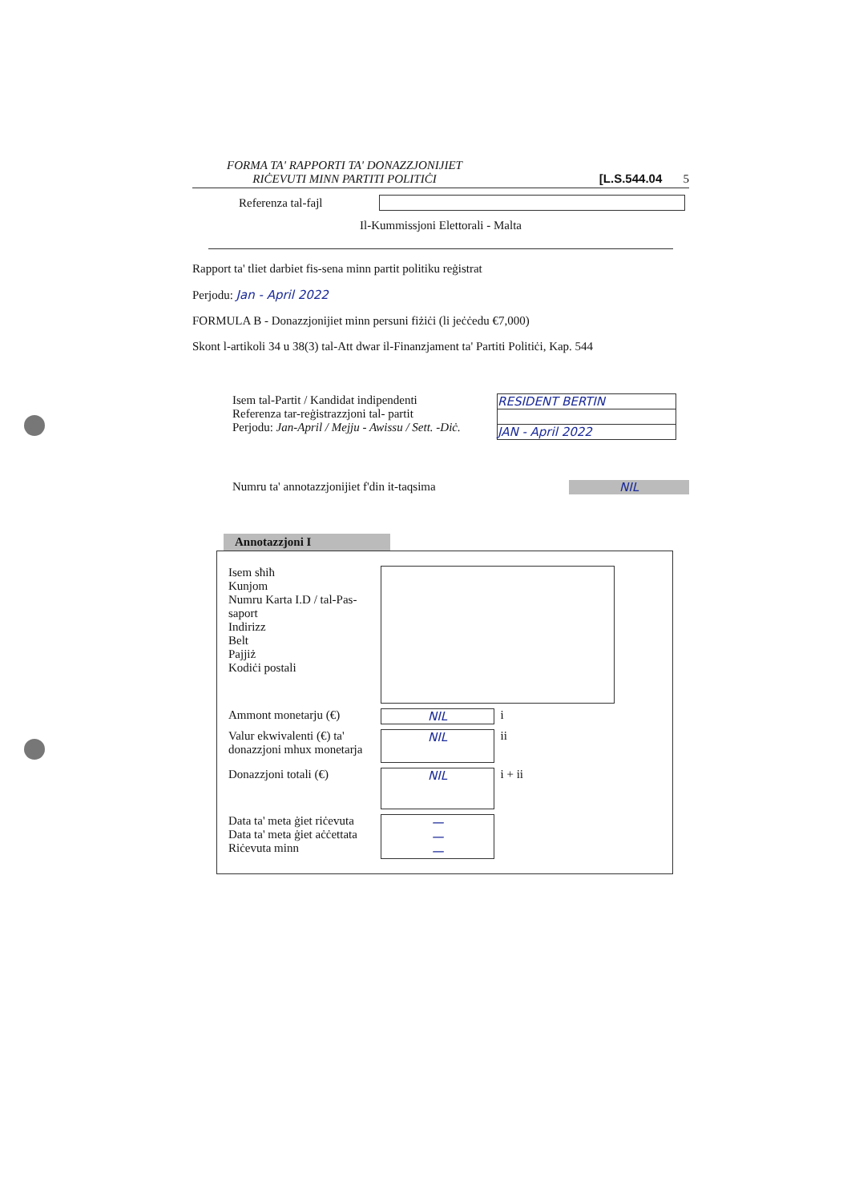FORMA TA' RAPPORTI TA' DONAZZJONIJIET
RIĊEVUTI MINN PARTITI POLITIĊI
[L.S.544.04 5
Referenza tal-fajl
Il-Kummissjoni Elettorali - Malta
Rapport ta' tliet darbiet fis-sena minn partit politiku reġistrat
Perjodu: Jan - April 2022
FORMULA B - Donazzjonijiet minn persuni fiżiċi (li jeċċedu €7,000)
Skont l-artikoli 34 u 38(3) tal-Att dwar il-Finanzjament ta' Partiti Politiċi, Kap. 544
Isem tal-Partit / Kandidat indipendenti
Referenza tar-reġistrazzjoni tal- partit
Perjodu: Jan-April / Mejju - Awissu / Sett. -Diċ.
RESIDENT BERTIN
JAN - April 2022
Numru ta' annotazzjonijiet f'din it-taqsima NIL
Annotazzjoni I
Isem sħiħ
Kunjom
Numru Karta I.D / tal-Pas-
saport
Indirizz
Belt
Pajjiż
Kodiċi postali
Ammont monetarju (€) NIL
i
Valur ekwivalenti (€) ta' donazzjoni mhux monetarja
NIL
ii
Donazzjoni totali (€)
NIL
i + ii
Data ta' meta ġiet riċevuta
Data ta' meta ġiet aċċettata
Riċevuta minn
—
—
—